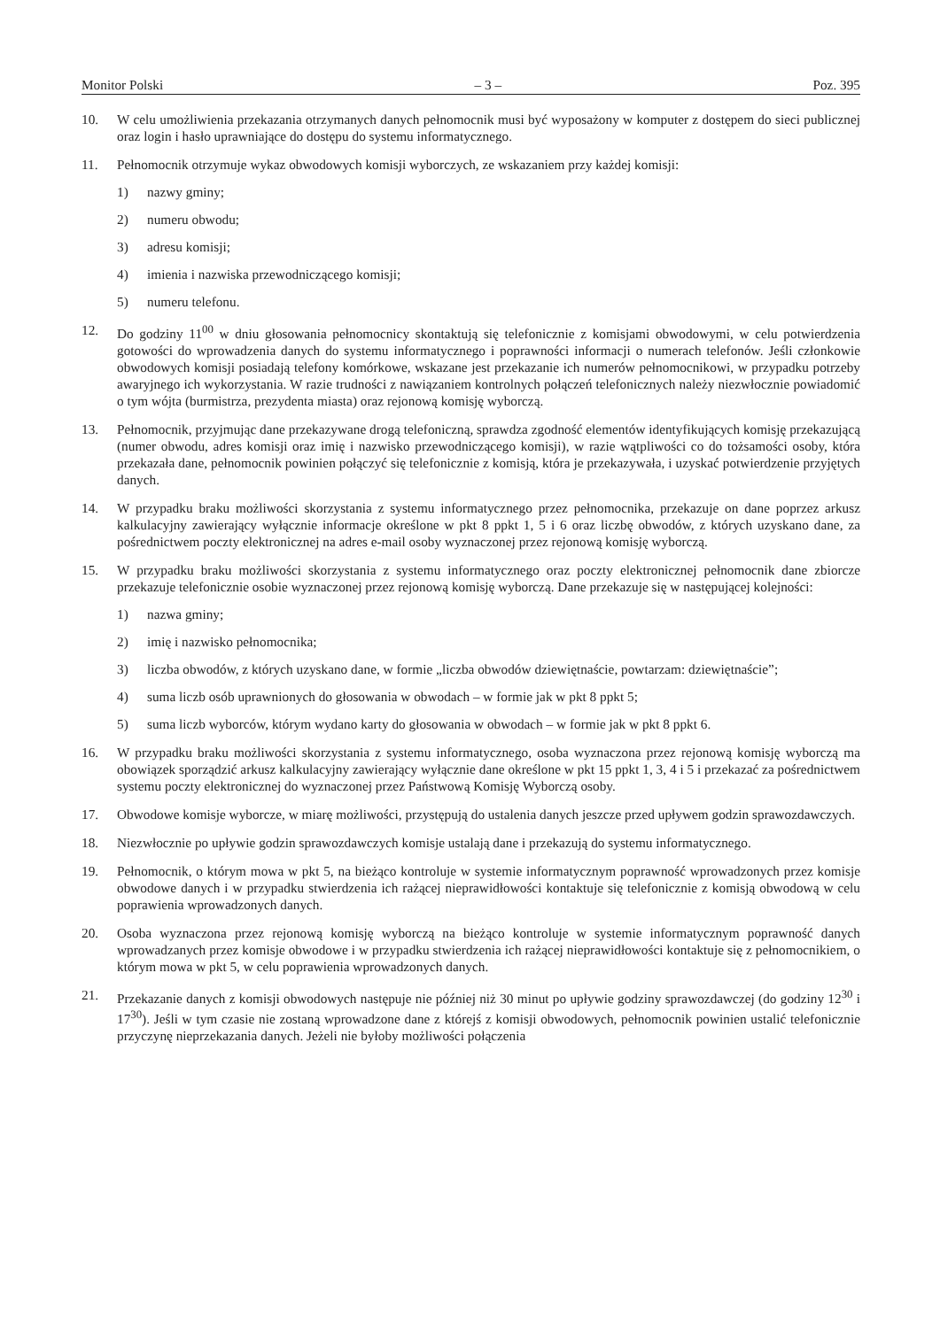Monitor Polski – 3 – Poz. 395
10. W celu umożliwienia przekazania otrzymanych danych pełnomocnik musi być wyposażony w komputer z dostępem do sieci publicznej oraz login i hasło uprawniające do dostępu do systemu informatycznego.
11. Pełnomocnik otrzymuje wykaz obwodowych komisji wyborczych, ze wskazaniem przy każdej komisji:
1) nazwy gminy;
2) numeru obwodu;
3) adresu komisji;
4) imienia i nazwiska przewodniczącego komisji;
5) numeru telefonu.
12. Do godziny 11<sup>00</sup> w dniu głosowania pełnomocnicy skontaktują się telefonicznie z komisjami obwodowymi, w celu potwierdzenia gotowości do wprowadzenia danych do systemu informatycznego i poprawności informacji o numerach telefonów. Jeśli członkowie obwodowych komisji posiadają telefony komórkowe, wskazane jest przekazanie ich numerów pełnomocnikowi, w przypadku potrzeby awaryjnego ich wykorzystania. W razie trudności z nawiązaniem kontrolnych połączeń telefonicznych należy niezwłocznie powiadomić o tym wójta (burmistrza, prezydenta miasta) oraz rejonową komisję wyborczą.
13. Pełnomocnik, przyjmując dane przekazywane drogą telefoniczną, sprawdza zgodność elementów identyfikujących komisję przekazującą (numer obwodu, adres komisji oraz imię i nazwisko przewodniczącego komisji), w razie wątpliwości co do tożsamości osoby, która przekazała dane, pełnomocnik powinien połączyć się telefonicznie z komisją, która je przekazywała, i uzyskać potwierdzenie przyjętych danych.
14. W przypadku braku możliwości skorzystania z systemu informatycznego przez pełnomocnika, przekazuje on dane poprzez arkusz kalkulacyjny zawierający wyłącznie informacje określone w pkt 8 ppkt 1, 5 i 6 oraz liczbę obwodów, z których uzyskano dane, za pośrednictwem poczty elektronicznej na adres e-mail osoby wyznaczonej przez rejonową komisję wyborczą.
15. W przypadku braku możliwości skorzystania z systemu informatycznego oraz poczty elektronicznej pełnomocnik dane zbiorcze przekazuje telefonicznie osobie wyznaczonej przez rejonową komisję wyborczą. Dane przekazuje się w następującej kolejności:
1) nazwa gminy;
2) imię i nazwisko pełnomocnika;
3) liczba obwodów, z których uzyskano dane, w formie „liczba obwodów dziewiętnaście, powtarzam: dziewiętnaście”;
4) suma liczb osób uprawnionych do głosowania w obwodach – w formie jak w pkt 8 ppkt 5;
5) suma liczb wyborców, którym wydano karty do głosowania w obwodach – w formie jak w pkt 8 ppkt 6.
16. W przypadku braku możliwości skorzystania z systemu informatycznego, osoba wyznaczona przez rejonową komisję wyborczą ma obowiązek sporządzić arkusz kalkulacyjny zawierający wyłącznie dane określone w pkt 15 ppkt 1, 3, 4 i 5 i przekazać za pośrednictwem systemu poczty elektronicznej do wyznaczonej przez Państwową Komisję Wyborczą osoby.
17. Obwodowe komisje wyborcze, w miarę możliwości, przystępują do ustalenia danych jeszcze przed upływem godzin sprawozdawczych.
18. Niezwłocznie po upływie godzin sprawozdawczych komisje ustalają dane i przekazują do systemu informatycznego.
19. Pełnomocnik, o którym mowa w pkt 5, na bieżąco kontroluje w systemie informatycznym poprawność wprowadzonych przez komisje obwodowe danych i w przypadku stwierdzenia ich rażącej nieprawidłowości kontaktuje się telefonicznie z komisją obwodową w celu poprawienia wprowadzonych danych.
20. Osoba wyznaczona przez rejonową komisję wyborczą na bieżąco kontroluje w systemie informatycznym poprawność danych wprowadzanych przez komisje obwodowe i w przypadku stwierdzenia ich rażącej nieprawidłowości kontaktuje się z pełnomocnikiem, o którym mowa w pkt 5, w celu poprawienia wprowadzonych danych.
21. Przekazanie danych z komisji obwodowych następuje nie później niż 30 minut po upływie godziny sprawozdawczej (do godziny 12<sup>30</sup> i 17<sup>30</sup>). Jeśli w tym czasie nie zostaną wprowadzone dane z którejś z komisji obwodowych, pełnomocnik powinien ustalić telefonicznie przyczynę nieprzekazania danych. Jeżeli nie byłoby możliwości połączenia